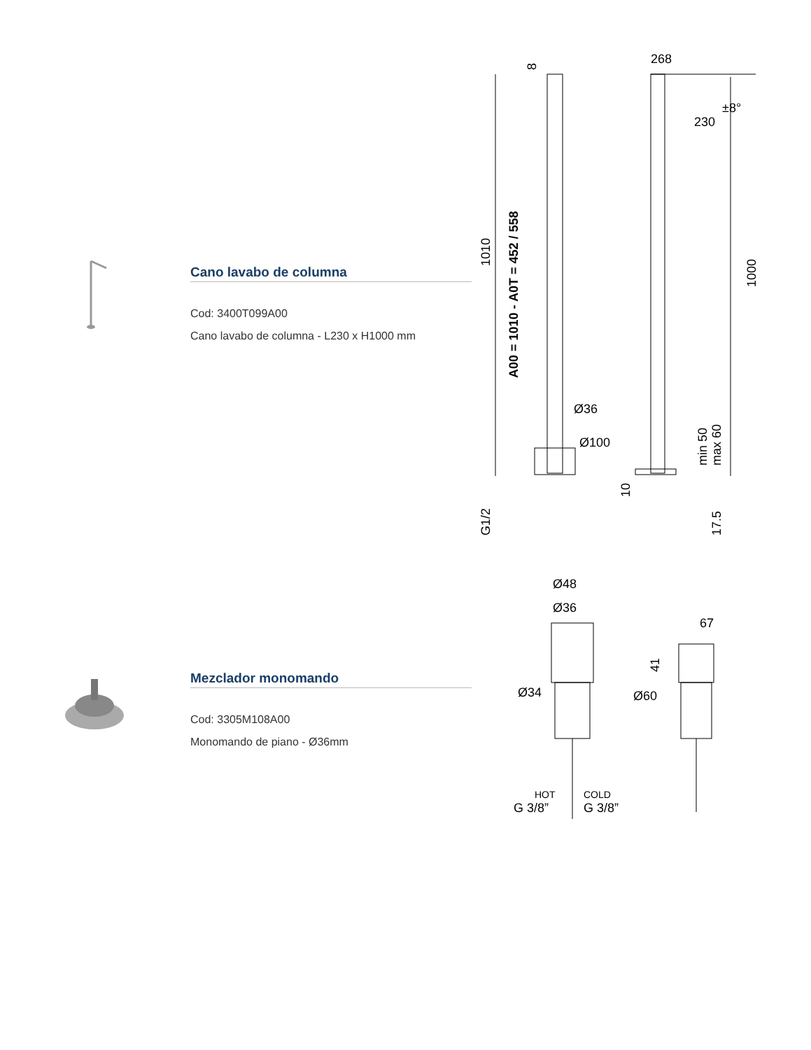Cano lavabo de columna
Cod: 3400T099A00
Cano lavabo de columna - L230 x H1000 mm
268
230
±8°
Ø36
Ø100
1010
A00 = 1010 - A0T = 452 / 558
8
1000
min 50
max 60
10
17.5
G1/2
Mezclador monomando
Cod: 3305M108A00
Monomando de piano - Ø36mm
Ø48
Ø36
67
Ø34
Ø60
41
HOT
COLD
G 3/8”
G 3/8”